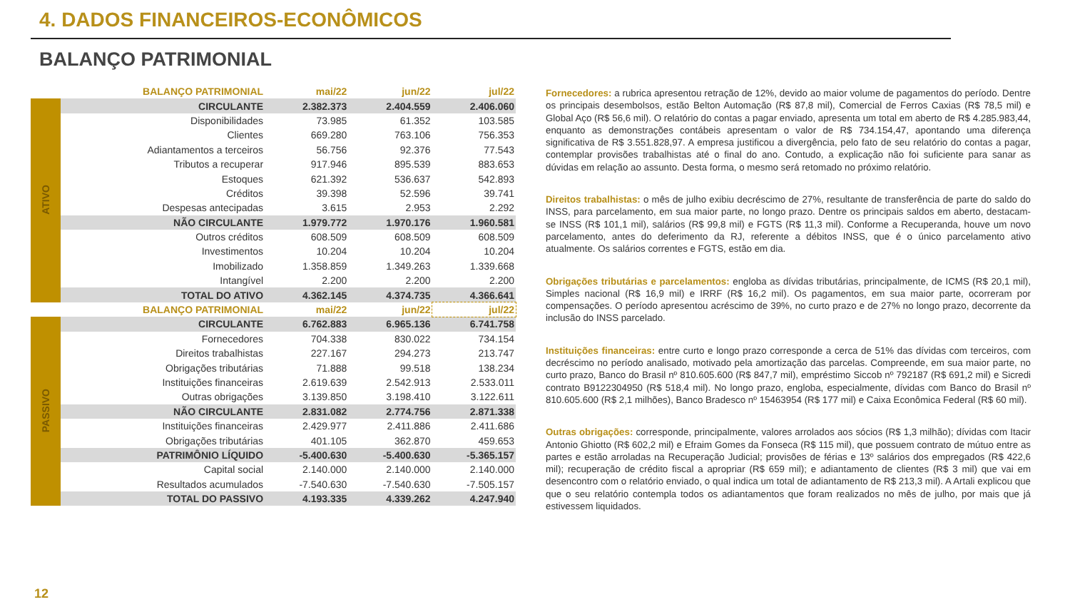4. DADOS FINANCEIROS-ECONÔMICOS
BALANÇO PATRIMONIAL
| | BALANÇO PATRIMONIAL | mai/22 | jun/22 | jul/22 |
| ATIVO | CIRCULANTE | 2.382.373 | 2.404.559 | 2.406.060 |
| | Disponibilidades | 73.985 | 61.352 | 103.585 |
| | Clientes | 669.280 | 763.106 | 756.353 |
| | Adiantamentos a terceiros | 56.756 | 92.376 | 77.543 |
| | Tributos a recuperar | 917.946 | 895.539 | 883.653 |
| | Estoques | 621.392 | 536.637 | 542.893 |
| | Créditos | 39.398 | 52.596 | 39.741 |
| | Despesas antecipadas | 3.615 | 2.953 | 2.292 |
| | NÃO CIRCULANTE | 1.979.772 | 1.970.176 | 1.960.581 |
| | Outros créditos | 608.509 | 608.509 | 608.509 |
| | Investimentos | 10.204 | 10.204 | 10.204 |
| | Imobilizado | 1.358.859 | 1.349.263 | 1.339.668 |
| | Intangível | 2.200 | 2.200 | 2.200 |
| | TOTAL DO ATIVO | 4.362.145 | 4.374.735 | 4.366.641 |
| | BALANÇO PATRIMONIAL | mai/22 | jun/22 | jul/22 |
| PASSIVO | CIRCULANTE | 6.762.883 | 6.965.136 | 6.741.758 |
| | Fornecedores | 704.338 | 830.022 | 734.154 |
| | Direitos trabalhistas | 227.167 | 294.273 | 213.747 |
| | Obrigações tributárias | 71.888 | 99.518 | 138.234 |
| | Instituições financeiras | 2.619.639 | 2.542.913 | 2.533.011 |
| | Outras obrigações | 3.139.850 | 3.198.410 | 3.122.611 |
| | NÃO CIRCULANTE | 2.831.082 | 2.774.756 | 2.871.338 |
| | Instituições financeiras | 2.429.977 | 2.411.886 | 2.411.686 |
| | Obrigações tributárias | 401.105 | 362.870 | 459.653 |
| | PATRIMÔNIO LÍQUIDO | -5.400.630 | -5.400.630 | -5.365.157 |
| | Capital social | 2.140.000 | 2.140.000 | 2.140.000 |
| | Resultados acumulados | -7.540.630 | -7.540.630 | -7.505.157 |
| | TOTAL DO PASSIVO | 4.193.335 | 4.339.262 | 4.247.940 |
Fornecedores: a rubrica apresentou retração de 12%, devido ao maior volume de pagamentos do período. Dentre os principais desembolsos, estão Belton Automação (R$ 87,8 mil), Comercial de Ferros Caxias (R$ 78,5 mil) e Global Aço (R$ 56,6 mil). O relatório do contas a pagar enviado, apresenta um total em aberto de R$ 4.285.983,44, enquanto as demonstrações contábeis apresentam o valor de R$ 734.154,47, apontando uma diferença significativa de R$ 3.551.828,97. A empresa justificou a divergência, pelo fato de seu relatório do contas a pagar, contemplar provisões trabalhistas até o final do ano. Contudo, a explicação não foi suficiente para sanar as dúvidas em relação ao assunto. Desta forma, o mesmo será retomado no próximo relatório.
Direitos trabalhistas: o mês de julho exibiu decréscimo de 27%, resultante de transferência de parte do saldo do INSS, para parcelamento, em sua maior parte, no longo prazo. Dentre os principais saldos em aberto, destacam-se INSS (R$ 101,1 mil), salários (R$ 99,8 mil) e FGTS (R$ 11,3 mil). Conforme a Recuperanda, houve um novo parcelamento, antes do deferimento da RJ, referente a débitos INSS, que é o único parcelamento ativo atualmente. Os salários correntes e FGTS, estão em dia.
Obrigações tributárias e parcelamentos: engloba as dívidas tributárias, principalmente, de ICMS (R$ 20,1 mil), Simples nacional (R$ 16,9 mil) e IRRF (R$ 16,2 mil). Os pagamentos, em sua maior parte, ocorreram por compensações. O período apresentou acréscimo de 39%, no curto prazo e de 27% no longo prazo, decorrente da inclusão do INSS parcelado.
Instituições financeiras: entre curto e longo prazo corresponde a cerca de 51% das dívidas com terceiros, com decréscimo no período analisado, motivado pela amortização das parcelas. Compreende, em sua maior parte, no curto prazo, Banco do Brasil nº 810.605.600 (R$ 847,7 mil), empréstimo Siccob nº 792187 (R$ 691,2 mil) e Sicredi contrato B9122304950 (R$ 518,4 mil). No longo prazo, engloba, especialmente, dívidas com Banco do Brasil nº 810.605.600 (R$ 2,1 milhões), Banco Bradesco nº 15463954 (R$ 177 mil) e Caixa Econômica Federal (R$ 60 mil).
Outras obrigações: corresponde, principalmente, valores arrolados aos sócios (R$ 1,3 milhão); dívidas com Itacir Antonio Ghiotto (R$ 602,2 mil) e Efraim Gomes da Fonseca (R$ 115 mil), que possuem contrato de mútuo entre as partes e estão arroladas na Recuperação Judicial; provisões de férias e 13º salários dos empregados (R$ 422,6 mil); recuperação de crédito fiscal a apropriar (R$ 659 mil); e adiantamento de clientes (R$ 3 mil) que vai em desencontro com o relatório enviado, o qual indica um total de adiantamento de R$ 213,3 mil). A Artali explicou que que o seu relatório contempla todos os adiantamentos que foram realizados no mês de julho, por mais que já estivessem liquidados.
12